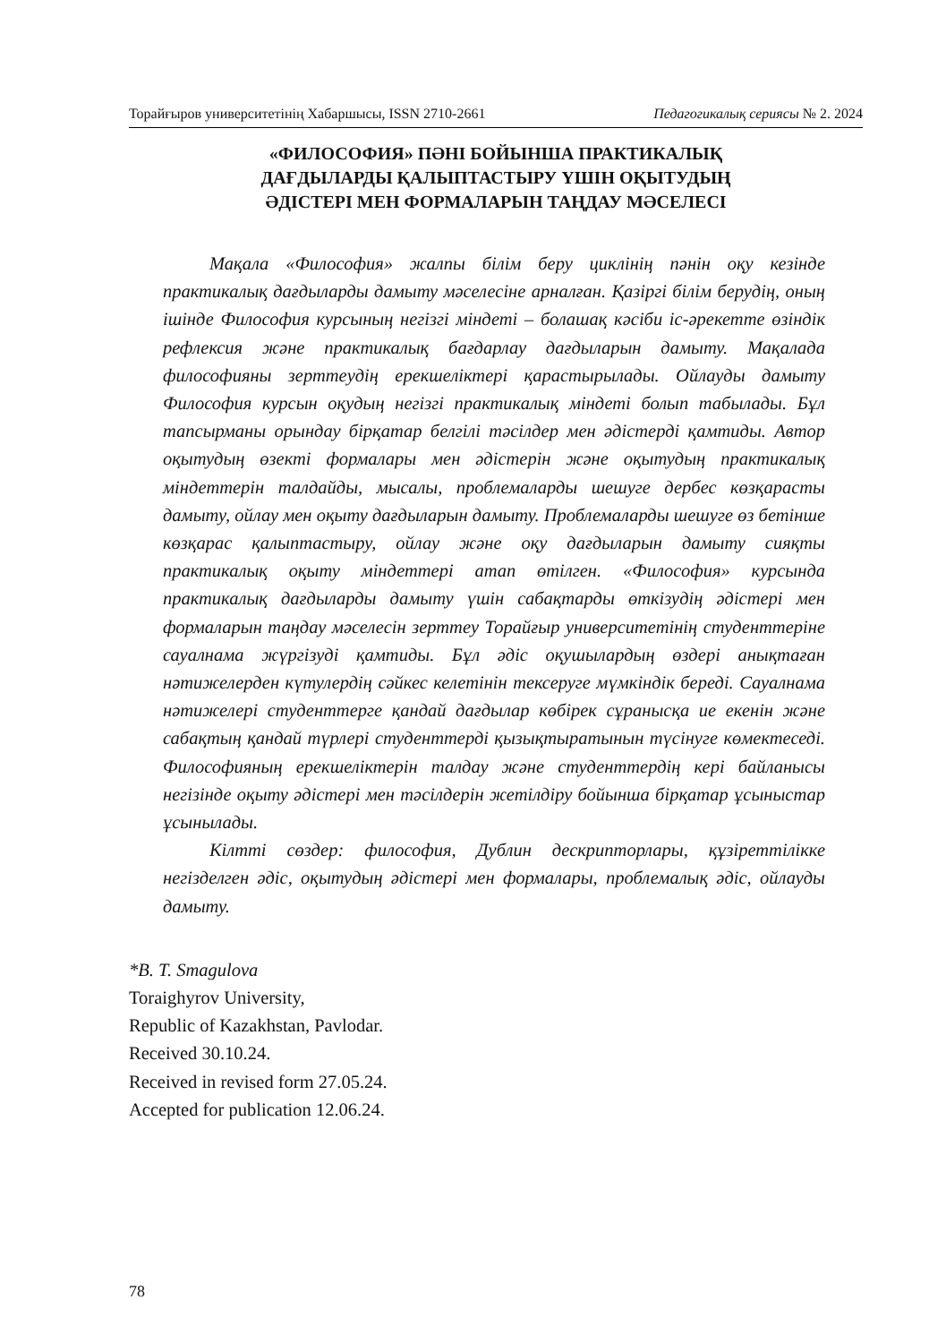Торайғыров университетінің Хабаршысы, ISSN 2710-2661 Педагогикалық сериясы № 2. 2024
«ФИЛОСОФИЯ» ПӘНІ БОЙЫНША ПРАКТИКАЛЫҚ
ДАҒДЫЛАРДЫ ҚАЛЫПТАСТЫРУ ҮШІН ОҚЫТУДЫҢ
ӘДІСТЕРІ МЕН ФОРМАЛАРЫН ТАҢДАУ МӘСЕЛЕСІ
Мақала «Философия» жалпы білім беру циклінің пәнін оқу кезінде практикалық дағдыларды дамыту мәселесіне арналған. Қазіргі білім берудің, оның ішінде Философия курсының негізгі міндеті – болашақ кәсіби іс-әрекетте өзіндік рефлексия және практикалық бағдарлау дағдыларын дамыту. Мақалада философияны зерттеудің ерекшеліктері қарастырылады. Ойлауды дамыту Философия курсын оқудың негізгі практикалық міндеті болып табылады. Бұл тапсырманы орындау бірқатар белгілі тәсілдер мен әдістерді қамтиды. Автор оқытудың өзекті формалары мен әдістерін және оқытудың практикалық міндеттерін талдайды, мысалы, проблемаларды шешуге дербес көзқарасты дамыту, ойлау мен оқыту дағдыларын дамыту. Проблемаларды шешуге өз бетінше көзқарас қалыптастыру, ойлау және оқу дағдыларын дамыту сияқты практикалық оқыту міндеттері атап өтілген. «Философия» курсында практикалық дағдыларды дамыту үшін сабақтарды өткізудің әдістері мен формаларын таңдау мәселесін зерттеу Торайғыр университетінің студенттеріне сауалнама жүргізуді қамтиды. Бұл әдіс оқушылардың өздері анықтаған нәтижелерден күтулердің сәйкес келетінін тексеруге мүмкіндік береді. Сауалнама нәтижелері студенттерге қандай дағдылар көбірек сұранысқа ие екенін және сабақтың қандай түрлері студенттерді қызықтыратынын түсінуге көмектеседі. Философияның ерекшеліктерін талдау және студенттердің кері байланысы негізінде оқыту әдістері мен тәсілдерін жетілдіру бойынша бірқатар ұсыныстар ұсынылады.
Кілтті сөздер: философия, Дублин дескрипторлары, құзіреттілікке негізделген әдіс, оқытудың әдістері мен формалары, проблемалық әдіс, ойлауды дамыту.
*B. T. Smagulova
Toraighyrov University,
Republic of Kazakhstan, Pavlodar.
Received 30.10.24.
Received in revised form 27.05.24.
Accepted for publication 12.06.24.
78